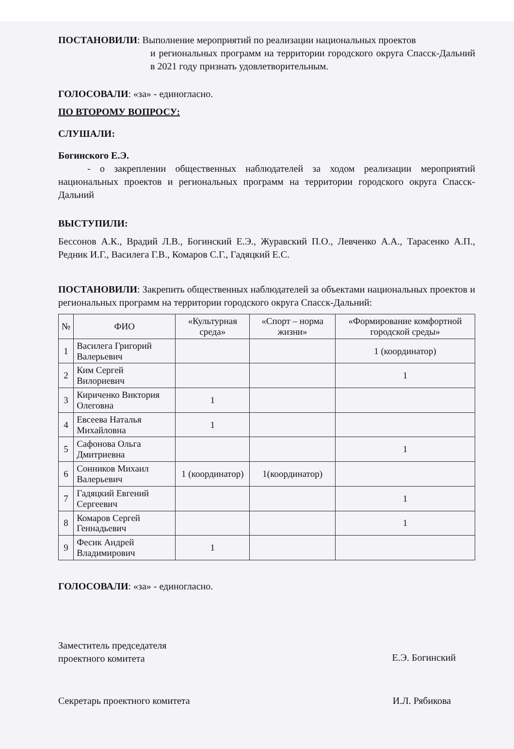ПОСТАНОВИЛИ: Выполнение мероприятий по реализации национальных проектов
и региональных программ на территории городского округа Спасск-Дальний в 2021 году признать удовлетворительным.
ГОЛОСОВАЛИ: «за» - единогласно.
ПО ВТОРОМУ ВОПРОСУ:
СЛУШАЛИ:
Богинского Е.Э.
- о закреплении общественных наблюдателей за ходом реализации мероприятий национальных проектов и региональных программ на территории городского округа Спасск-Дальний
ВЫСТУПИЛИ:
Бессонов А.К., Врадий Л.В., Богинский Е.Э., Журавский П.О., Левченко А.А., Тарасенко А.П., Редник И.Г., Василега Г.В., Комаров С.Г., Гадяцкий Е.С.
ПОСТАНОВИЛИ: Закрепить общественных наблюдателей за объектами национальных проектов и региональных программ на территории городского округа Спасск-Дальний:
| № | ФИО | «Культурная среда» | «Спорт – норма жизни» | «Формирование комфортной городской среды» |
| --- | --- | --- | --- | --- |
| 1 | Василега Григорий Валерьевич | | | 1 (координатор) |
| 2 | Ким Сергей Вилориевич | | | 1 |
| 3 | Кириченко Виктория Олеговна | 1 | | |
| 4 | Евсеева Наталья Михайловна | 1 | | |
| 5 | Сафонова Ольга Дмитриевна | | | 1 |
| 6 | Сонников Михаил Валерьевич | 1 (координатор) | 1(координатор) | |
| 7 | Гадяцкий Евгений Сергеевич | | | 1 |
| 8 | Комаров Сергей Геннадьевич | | | 1 |
| 9 | Фесик Андрей Владимирович | 1 | | |
ГОЛОСОВАЛИ: «за» - единогласно.
Заместитель председателя
проектного комитета
Е.Э. Богинский
Секретарь проектного комитета И.Л. Рябикова